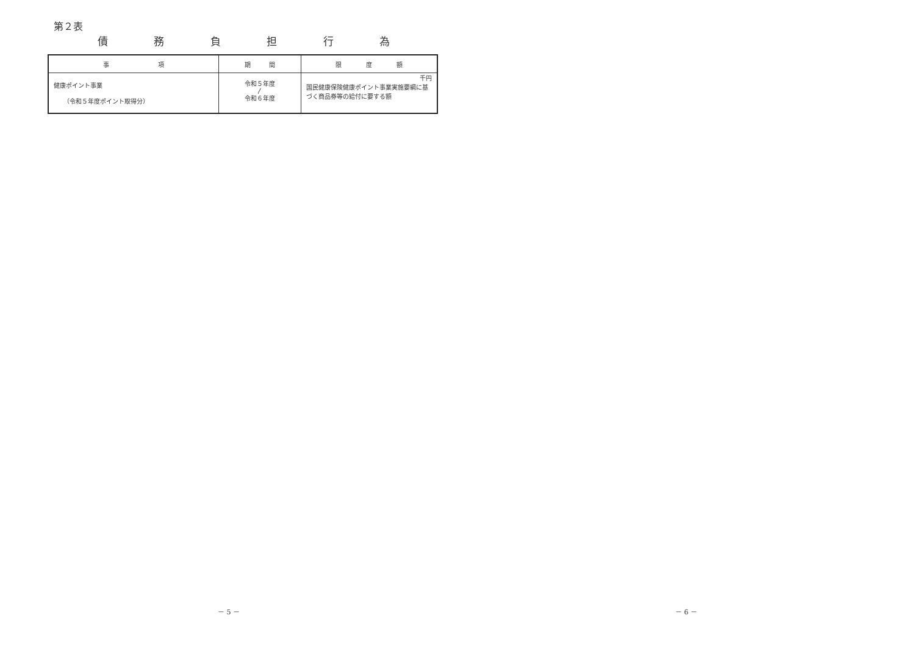第２表
債 務 負 担 行 為
| 事 項 | 期 間 | 限 度 額 |
| --- | --- | --- |
| 健康ポイント事業 （令和５年度ポイント取得分） | 令和５年度 〳 令和６年度 | 千円 国民健康保険健康ポイント事業実施要綱に基づく商品券等の給付に要する額 |
－ 5 －
－ 6 －